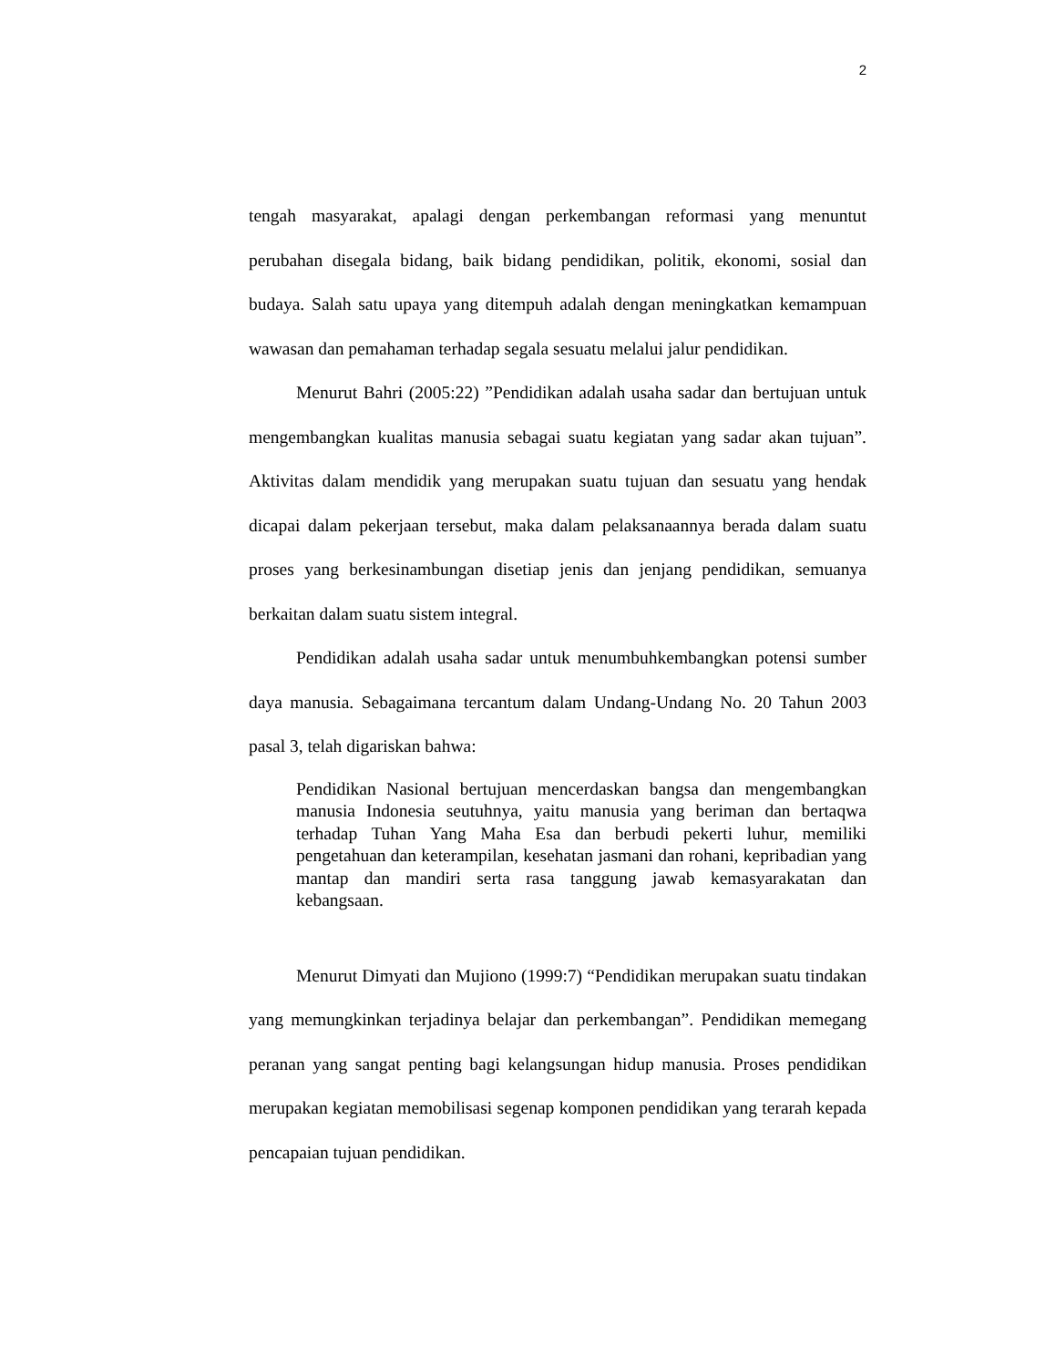2
tengah masyarakat, apalagi dengan perkembangan reformasi yang menuntut perubahan disegala bidang, baik bidang pendidikan, politik, ekonomi, sosial dan budaya. Salah satu upaya yang ditempuh adalah dengan meningkatkan kemampuan wawasan dan pemahaman terhadap segala sesuatu melalui jalur pendidikan.
Menurut Bahri (2005:22) ”Pendidikan adalah usaha sadar dan bertujuan untuk mengembangkan kualitas manusia sebagai suatu kegiatan yang sadar akan tujuan”. Aktivitas dalam mendidik yang merupakan suatu tujuan dan sesuatu yang hendak dicapai dalam pekerjaan tersebut, maka dalam pelaksanaannya berada dalam suatu proses yang berkesinambungan disetiap jenis dan jenjang pendidikan, semuanya berkaitan dalam suatu sistem integral.
Pendidikan adalah usaha sadar untuk menumbuhkembangkan potensi sumber daya manusia. Sebagaimana tercantum dalam Undang-Undang No. 20 Tahun 2003 pasal 3, telah digariskan bahwa:
Pendidikan Nasional bertujuan mencerdaskan bangsa dan mengembangkan manusia Indonesia seutuhnya, yaitu manusia yang beriman dan bertaqwa terhadap Tuhan Yang Maha Esa dan berbudi pekerti luhur, memiliki pengetahuan dan keterampilan, kesehatan jasmani dan rohani, kepribadian yang mantap dan mandiri serta rasa tanggung jawab kemasyarakatan dan kebangsaan.
Menurut Dimyati dan Mujiono (1999:7) “Pendidikan merupakan suatu tindakan yang memungkinkan terjadinya belajar dan perkembangan”. Pendidikan memegang peranan yang sangat penting bagi kelangsungan hidup manusia. Proses pendidikan merupakan kegiatan memobilisasi segenap komponen pendidikan yang terarah kepada pencapaian tujuan pendidikan.